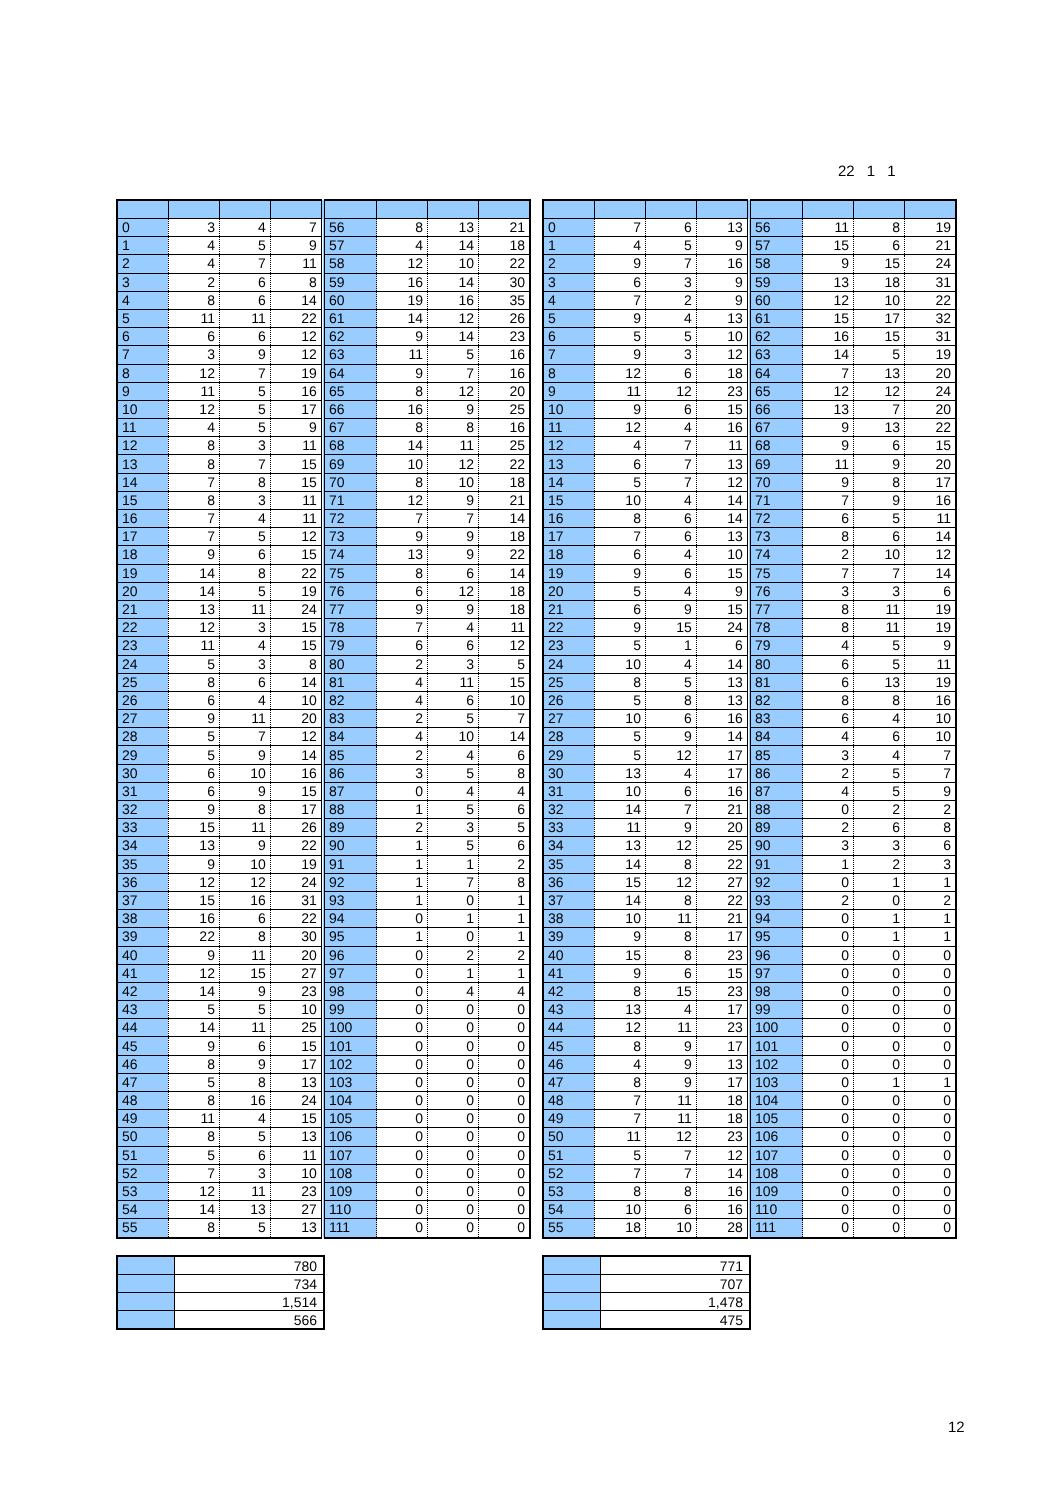22 1 1
| 0 | 3 | 4 | 7 | 56 | 8 | 13 | 21 |
| 1 | 4 | 5 | 9 | 57 | 4 | 14 | 18 |
| 2 | 4 | 7 | 11 | 58 | 12 | 10 | 22 |
| 3 | 2 | 6 | 8 | 59 | 16 | 14 | 30 |
| 4 | 8 | 6 | 14 | 60 | 19 | 16 | 35 |
| 5 | 11 | 11 | 22 | 61 | 14 | 12 | 26 |
| 6 | 6 | 6 | 12 | 62 | 9 | 14 | 23 |
| 7 | 3 | 9 | 12 | 63 | 11 | 5 | 16 |
| 8 | 12 | 7 | 19 | 64 | 9 | 7 | 16 |
| 9 | 11 | 5 | 16 | 65 | 8 | 12 | 20 |
| 10 | 12 | 5 | 17 | 66 | 16 | 9 | 25 |
| 11 | 4 | 5 | 9 | 67 | 8 | 8 | 16 |
| 12 | 8 | 3 | 11 | 68 | 14 | 11 | 25 |
| 13 | 8 | 7 | 15 | 69 | 10 | 12 | 22 |
| 14 | 7 | 8 | 15 | 70 | 8 | 10 | 18 |
| 15 | 8 | 3 | 11 | 71 | 12 | 9 | 21 |
| 16 | 7 | 4 | 11 | 72 | 7 | 7 | 14 |
| 17 | 7 | 5 | 12 | 73 | 9 | 9 | 18 |
| 18 | 9 | 6 | 15 | 74 | 13 | 9 | 22 |
| 19 | 14 | 8 | 22 | 75 | 8 | 6 | 14 |
| 20 | 14 | 5 | 19 | 76 | 6 | 12 | 18 |
| 21 | 13 | 11 | 24 | 77 | 9 | 9 | 18 |
| 22 | 12 | 3 | 15 | 78 | 7 | 4 | 11 |
| 23 | 11 | 4 | 15 | 79 | 6 | 6 | 12 |
| 24 | 5 | 3 | 8 | 80 | 2 | 3 | 5 |
| 25 | 8 | 6 | 14 | 81 | 4 | 11 | 15 |
| 26 | 6 | 4 | 10 | 82 | 4 | 6 | 10 |
| 27 | 9 | 11 | 20 | 83 | 2 | 5 | 7 |
| 28 | 5 | 7 | 12 | 84 | 4 | 10 | 14 |
| 29 | 5 | 9 | 14 | 85 | 2 | 4 | 6 |
| 30 | 6 | 10 | 16 | 86 | 3 | 5 | 8 |
| 31 | 6 | 9 | 15 | 87 | 0 | 4 | 4 |
| 32 | 9 | 8 | 17 | 88 | 1 | 5 | 6 |
| 33 | 15 | 11 | 26 | 89 | 2 | 3 | 5 |
| 34 | 13 | 9 | 22 | 90 | 1 | 5 | 6 |
| 35 | 9 | 10 | 19 | 91 | 1 | 1 | 2 |
| 36 | 12 | 12 | 24 | 92 | 1 | 7 | 8 |
| 37 | 15 | 16 | 31 | 93 | 1 | 0 | 1 |
| 38 | 16 | 6 | 22 | 94 | 0 | 1 | 1 |
| 39 | 22 | 8 | 30 | 95 | 1 | 0 | 1 |
| 40 | 9 | 11 | 20 | 96 | 0 | 2 | 2 |
| 41 | 12 | 15 | 27 | 97 | 0 | 1 | 1 |
| 42 | 14 | 9 | 23 | 98 | 0 | 4 | 4 |
| 43 | 5 | 5 | 10 | 99 | 0 | 0 | 0 |
| 44 | 14 | 11 | 25 | 100 | 0 | 0 | 0 |
| 45 | 9 | 6 | 15 | 101 | 0 | 0 | 0 |
| 46 | 8 | 9 | 17 | 102 | 0 | 0 | 0 |
| 47 | 5 | 8 | 13 | 103 | 0 | 0 | 0 |
| 48 | 8 | 16 | 24 | 104 | 0 | 0 | 0 |
| 49 | 11 | 4 | 15 | 105 | 0 | 0 | 0 |
| 50 | 8 | 5 | 13 | 106 | 0 | 0 | 0 |
| 51 | 5 | 6 | 11 | 107 | 0 | 0 | 0 |
| 52 | 7 | 3 | 10 | 108 | 0 | 0 | 0 |
| 53 | 12 | 11 | 23 | 109 | 0 | 0 | 0 |
| 54 | 14 | 13 | 27 | 110 | 0 | 0 | 0 |
| 55 | 8 | 5 | 13 | 111 | 0 | 0 | 0 |
| 0 | 7 | 6 | 13 | 56 | 11 | 8 | 19 |
| 1 | 4 | 5 | 9 | 57 | 15 | 6 | 21 |
| 2 | 9 | 7 | 16 | 58 | 9 | 15 | 24 |
| 3 | 6 | 3 | 9 | 59 | 13 | 18 | 31 |
| 4 | 7 | 2 | 9 | 60 | 12 | 10 | 22 |
| 5 | 9 | 4 | 13 | 61 | 15 | 17 | 32 |
| 6 | 5 | 5 | 10 | 62 | 16 | 15 | 31 |
| 7 | 9 | 3 | 12 | 63 | 14 | 5 | 19 |
| 8 | 12 | 6 | 18 | 64 | 7 | 13 | 20 |
| 9 | 11 | 12 | 23 | 65 | 12 | 12 | 24 |
| 10 | 9 | 6 | 15 | 66 | 13 | 7 | 20 |
| 11 | 12 | 4 | 16 | 67 | 9 | 13 | 22 |
| 12 | 4 | 7 | 11 | 68 | 9 | 6 | 15 |
| 13 | 6 | 7 | 13 | 69 | 11 | 9 | 20 |
| 14 | 5 | 7 | 12 | 70 | 9 | 8 | 17 |
| 15 | 10 | 4 | 14 | 71 | 7 | 9 | 16 |
| 16 | 8 | 6 | 14 | 72 | 6 | 5 | 11 |
| 17 | 7 | 6 | 13 | 73 | 8 | 6 | 14 |
| 18 | 6 | 4 | 10 | 74 | 2 | 10 | 12 |
| 19 | 9 | 6 | 15 | 75 | 7 | 7 | 14 |
| 20 | 5 | 4 | 9 | 76 | 3 | 3 | 6 |
| 21 | 6 | 9 | 15 | 77 | 8 | 11 | 19 |
| 22 | 9 | 15 | 24 | 78 | 8 | 11 | 19 |
| 23 | 5 | 1 | 6 | 79 | 4 | 5 | 9 |
| 24 | 10 | 4 | 14 | 80 | 6 | 5 | 11 |
| 25 | 8 | 5 | 13 | 81 | 6 | 13 | 19 |
| 26 | 5 | 8 | 13 | 82 | 8 | 8 | 16 |
| 27 | 10 | 6 | 16 | 83 | 6 | 4 | 10 |
| 28 | 5 | 9 | 14 | 84 | 4 | 6 | 10 |
| 29 | 5 | 12 | 17 | 85 | 3 | 4 | 7 |
| 30 | 13 | 4 | 17 | 86 | 2 | 5 | 7 |
| 31 | 10 | 6 | 16 | 87 | 4 | 5 | 9 |
| 32 | 14 | 7 | 21 | 88 | 0 | 2 | 2 |
| 33 | 11 | 9 | 20 | 89 | 2 | 6 | 8 |
| 34 | 13 | 12 | 25 | 90 | 3 | 3 | 6 |
| 35 | 14 | 8 | 22 | 91 | 1 | 2 | 3 |
| 36 | 15 | 12 | 27 | 92 | 0 | 1 | 1 |
| 37 | 14 | 8 | 22 | 93 | 2 | 0 | 2 |
| 38 | 10 | 11 | 21 | 94 | 0 | 1 | 1 |
| 39 | 9 | 8 | 17 | 95 | 0 | 1 | 1 |
| 40 | 15 | 8 | 23 | 96 | 0 | 0 | 0 |
| 41 | 9 | 6 | 15 | 97 | 0 | 0 | 0 |
| 42 | 8 | 15 | 23 | 98 | 0 | 0 | 0 |
| 43 | 13 | 4 | 17 | 99 | 0 | 0 | 0 |
| 44 | 12 | 11 | 23 | 100 | 0 | 0 | 0 |
| 45 | 8 | 9 | 17 | 101 | 0 | 0 | 0 |
| 46 | 4 | 9 | 13 | 102 | 0 | 0 | 0 |
| 47 | 8 | 9 | 17 | 103 | 0 | 1 | 1 |
| 48 | 7 | 11 | 18 | 104 | 0 | 0 | 0 |
| 49 | 7 | 11 | 18 | 105 | 0 | 0 | 0 |
| 50 | 11 | 12 | 23 | 106 | 0 | 0 | 0 |
| 51 | 5 | 7 | 12 | 107 | 0 | 0 | 0 |
| 52 | 7 | 7 | 14 | 108 | 0 | 0 | 0 |
| 53 | 8 | 8 | 16 | 109 | 0 | 0 | 0 |
| 54 | 10 | 6 | 16 | 110 | 0 | 0 | 0 |
| 55 | 18 | 10 | 28 | 111 | 0 | 0 | 0 |
| | 780 |
| | 734 |
| | 1,514 |
| | 566 |
| | 771 |
| | 707 |
| | 1,478 |
| | 475 |
12